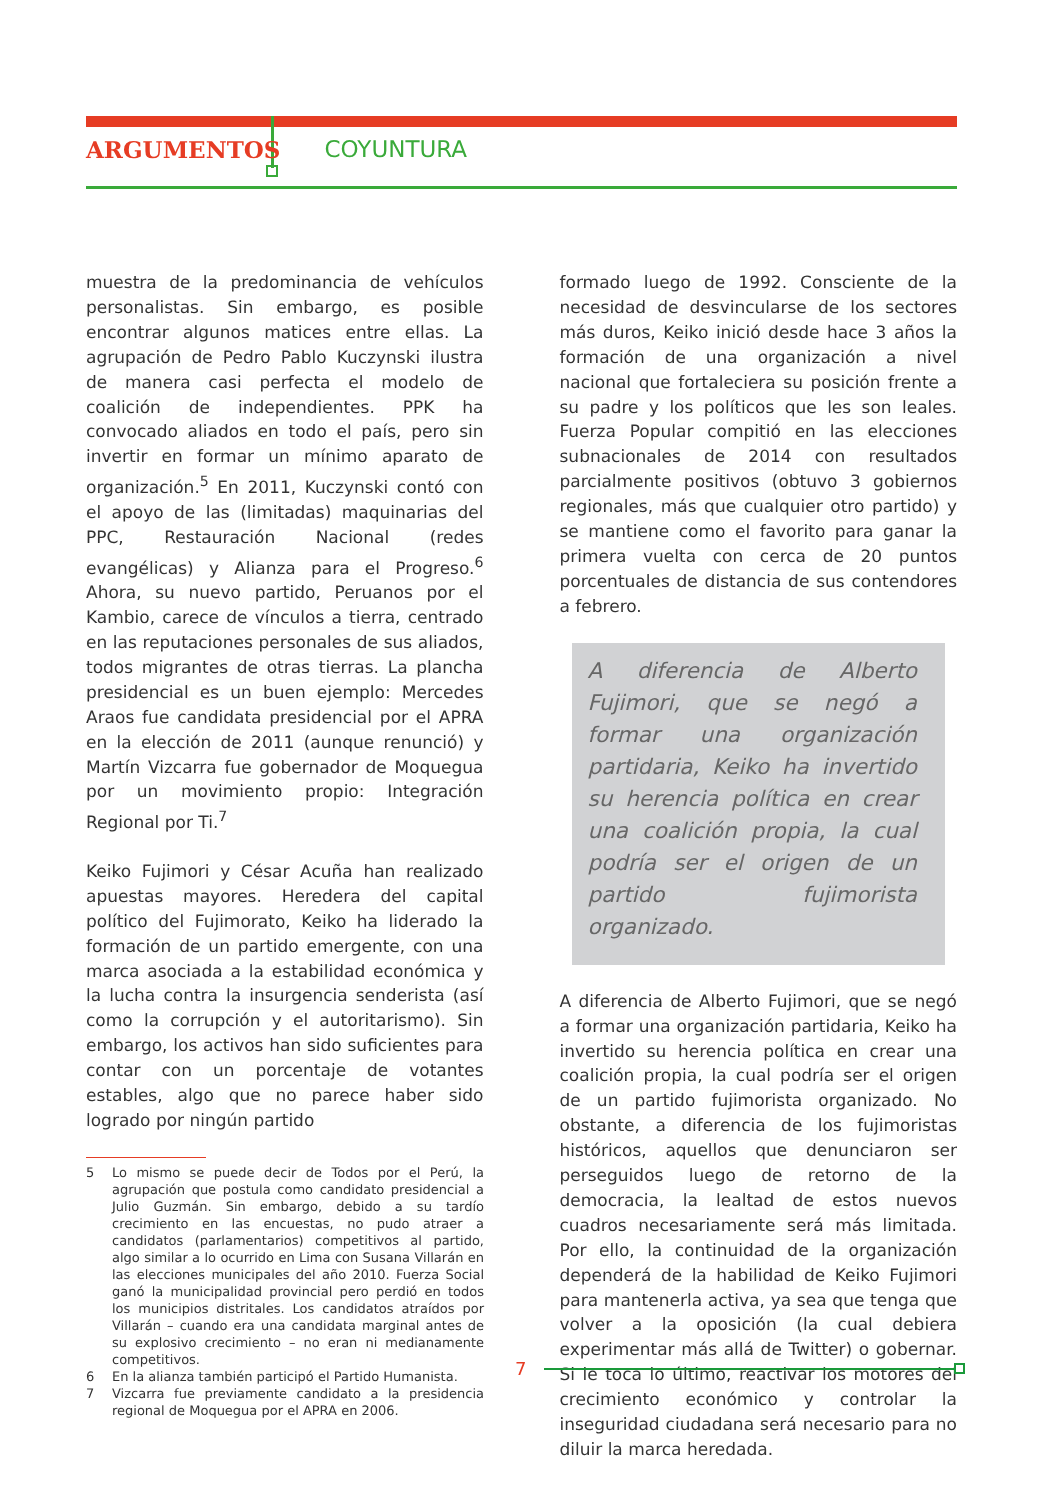ARGUMENTOS COYUNTURA
muestra de la predominancia de vehículos personalistas. Sin embargo, es posible encontrar algunos matices entre ellas. La agrupación de Pedro Pablo Kuczynski ilustra de manera casi perfecta el modelo de coalición de independientes. PPK ha convocado aliados en todo el país, pero sin invertir en formar un mínimo aparato de organización.<sup>5</sup> En 2011, Kuczynski contó con el apoyo de las (limitadas) maquinarias del PPC, Restauración Nacional (redes evangélicas) y Alianza para el Progreso.<sup>6</sup> Ahora, su nuevo partido, Peruanos por el Kambio, carece de vínculos a tierra, centrado en las reputaciones personales de sus aliados, todos migrantes de otras tierras. La plancha presidencial es un buen ejemplo: Mercedes Araos fue candidata presidencial por el APRA en la elección de 2011 (aunque renunció) y Martín Vizcarra fue gobernador de Moquegua por un movimiento propio: Integración Regional por Ti.<sup>7</sup>
Keiko Fujimori y César Acuña han realizado apuestas mayores. Heredera del capital político del Fujimorato, Keiko ha liderado la formación de un partido emergente, con una marca asociada a la estabilidad económica y la lucha contra la insurgencia senderista (así como la corrupción y el autoritarismo). Sin embargo, los activos han sido suficientes para contar con un porcentaje de votantes estables, algo que no parece haber sido logrado por ningún partido
5 Lo mismo se puede decir de Todos por el Perú, la agrupación que postula como candidato presidencial a Julio Guzmán. Sin embargo, debido a su tardío crecimiento en las encuestas, no pudo atraer a candidatos (parlamentarios) competitivos al partido, algo similar a lo ocurrido en Lima con Susana Villarán en las elecciones municipales del año 2010. Fuerza Social ganó la municipalidad provincial pero perdió en todos los municipios distritales. Los candidatos atraídos por Villarán – cuando era una candidata marginal antes de su explosivo crecimiento – no eran ni medianamente competitivos.
6 En la alianza también participó el Partido Humanista.
7 Vizcarra fue previamente candidato a la presidencia regional de Moquegua por el APRA en 2006.
formado luego de 1992. Consciente de la necesidad de desvincularse de los sectores más duros, Keiko inició desde hace 3 años la formación de una organización a nivel nacional que fortaleciera su posición frente a su padre y los políticos que les son leales. Fuerza Popular compitió en las elecciones subnacionales de 2014 con resultados parcialmente positivos (obtuvo 3 gobiernos regionales, más que cualquier otro partido) y se mantiene como el favorito para ganar la primera vuelta con cerca de 20 puntos porcentuales de distancia de sus contendores a febrero.
A diferencia de Alberto Fujimori, que se negó a formar una organización partidaria, Keiko ha invertido su herencia política en crear una coalición propia, la cual podría ser el origen de un partido fujimorista organizado.
A diferencia de Alberto Fujimori, que se negó a formar una organización partidaria, Keiko ha invertido su herencia política en crear una coalición propia, la cual podría ser el origen de un partido fujimorista organizado. No obstante, a diferencia de los fujimoristas históricos, aquellos que denunciaron ser perseguidos luego de retorno de la democracia, la lealtad de estos nuevos cuadros necesariamente será más limitada. Por ello, la continuidad de la organización dependerá de la habilidad de Keiko Fujimori para mantenerla activa, ya sea que tenga que volver a la oposición (la cual debiera experimentar más allá de Twitter) o gobernar. Si le toca lo último, reactivar los motores del crecimiento económico y controlar la inseguridad ciudadana será necesario para no diluir la marca heredada.
7